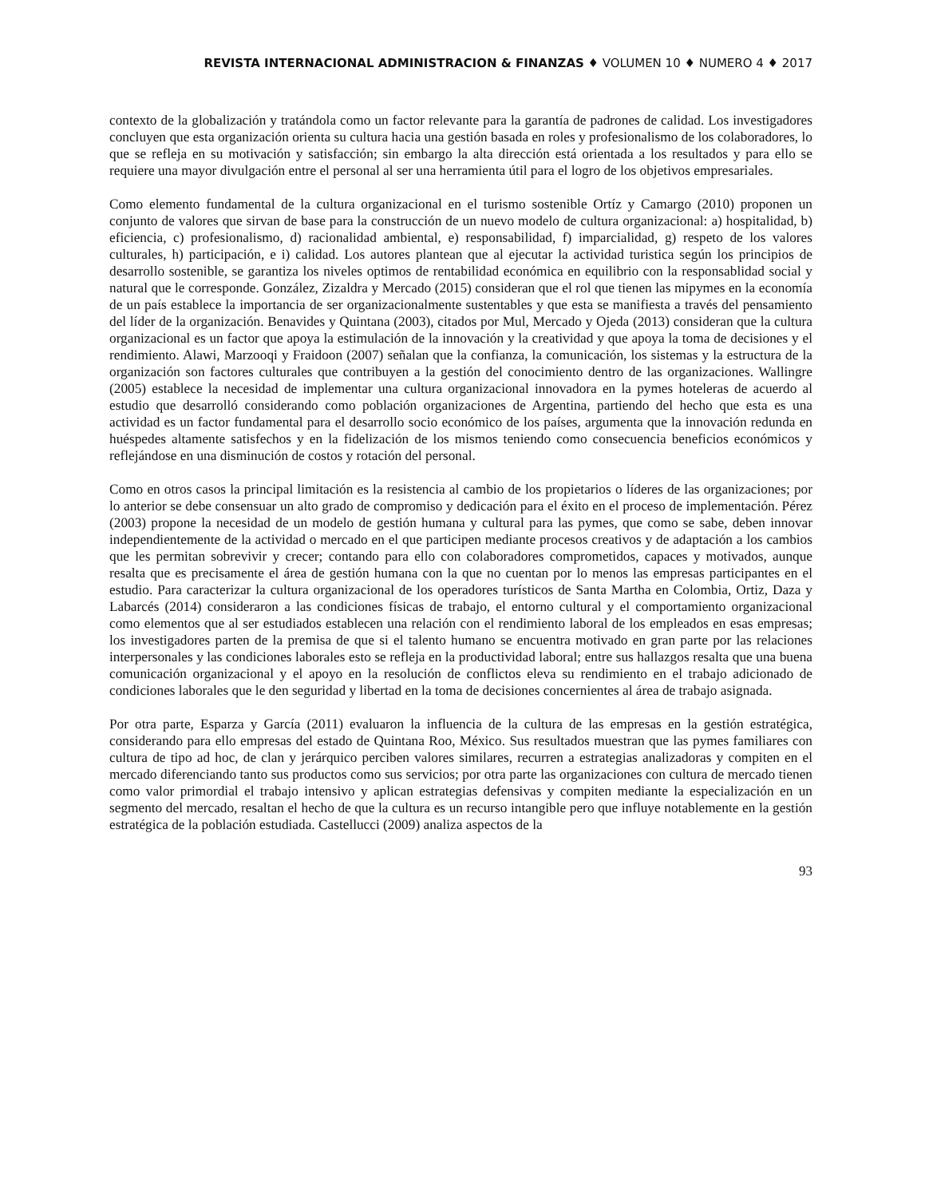REVISTA INTERNACIONAL ADMINISTRACION & FINANZAS ♦ VOLUMEN 10 ♦ NUMERO 4 ♦ 2017
contexto de la globalización y tratándola como un factor relevante para la garantía de padrones de calidad. Los investigadores concluyen que esta organización orienta su cultura hacia una gestión basada en roles y profesionalismo de los colaboradores, lo que se refleja en su motivación y satisfacción; sin embargo la alta dirección está orientada a los resultados y para ello se requiere una mayor divulgación entre el personal al ser una herramienta útil para el logro de los objetivos empresariales.
Como elemento fundamental de la cultura organizacional en el turismo sostenible Ortíz y Camargo (2010) proponen un conjunto de valores que sirvan de base para la construcción de un nuevo modelo de cultura organizacional: a) hospitalidad, b) eficiencia, c) profesionalismo, d) racionalidad ambiental, e) responsabilidad, f) imparcialidad, g) respeto de los valores culturales, h) participación, e i) calidad. Los autores plantean que al ejecutar la actividad turistica según los principios de desarrollo sostenible, se garantiza los niveles optimos de rentabilidad económica en equilibrio con la responsablidad social y natural que le corresponde. González, Zizaldra y Mercado (2015) consideran que el rol que tienen las mipymes en la economía de un país establece la importancia de ser organizacionalmente sustentables y que esta se manifiesta a través del pensamiento del líder de la organización. Benavides y Quintana (2003), citados por Mul, Mercado y Ojeda (2013) consideran que la cultura organizacional es un factor que apoya la estimulación de la innovación y la creatividad y que apoya la toma de decisiones y el rendimiento. Alawi, Marzooqi y Fraidoon (2007) señalan que la confianza, la comunicación, los sistemas y la estructura de la organización son factores culturales que contribuyen a la gestión del conocimiento dentro de las organizaciones. Wallingre (2005) establece la necesidad de implementar una cultura organizacional innovadora en la pymes hoteleras de acuerdo al estudio que desarrolló considerando como población organizaciones de Argentina, partiendo del hecho que esta es una actividad es un factor fundamental para el desarrollo socio económico de los países, argumenta que la innovación redunda en huéspedes altamente satisfechos y en la fidelización de los mismos teniendo como consecuencia beneficios económicos y reflejándose en una disminución de costos y rotación del personal.
Como en otros casos la principal limitación es la resistencia al cambio de los propietarios o líderes de las organizaciones; por lo anterior se debe consensuar un alto grado de compromiso y dedicación para el éxito en el proceso de implementación. Pérez (2003) propone la necesidad de un modelo de gestión humana y cultural para las pymes, que como se sabe, deben innovar independientemente de la actividad o mercado en el que participen mediante procesos creativos y de adaptación a los cambios que les permitan sobrevivir y crecer; contando para ello con colaboradores comprometidos, capaces y motivados, aunque resalta que es precisamente el área de gestión humana con la que no cuentan por lo menos las empresas participantes en el estudio. Para caracterizar la cultura organizacional de los operadores turísticos de Santa Martha en Colombia, Ortiz, Daza y Labarcés (2014) consideraron a las condiciones físicas de trabajo, el entorno cultural y el comportamiento organizacional como elementos que al ser estudiados establecen una relación con el rendimiento laboral de los empleados en esas empresas; los investigadores parten de la premisa de que si el talento humano se encuentra motivado en gran parte por las relaciones interpersonales y las condiciones laborales esto se refleja en la productividad laboral; entre sus hallazgos resalta que una buena comunicación organizacional y el apoyo en la resolución de conflictos eleva su rendimiento en el trabajo adicionado de condiciones laborales que le den seguridad y libertad en la toma de decisiones concernientes al área de trabajo asignada.
Por otra parte, Esparza y García (2011) evaluaron la influencia de la cultura de las empresas en la gestión estratégica, considerando para ello empresas del estado de Quintana Roo, México. Sus resultados muestran que las pymes familiares con cultura de tipo ad hoc, de clan y jerárquico perciben valores similares, recurren a estrategias analizadoras y compiten en el mercado diferenciando tanto sus productos como sus servicios; por otra parte las organizaciones con cultura de mercado tienen como valor primordial el trabajo intensivo y aplican estrategias defensivas y compiten mediante la especialización en un segmento del mercado, resaltan el hecho de que la cultura es un recurso intangible pero que influye notablemente en la gestión estratégica de la población estudiada. Castellucci (2009) analiza aspectos de la
93